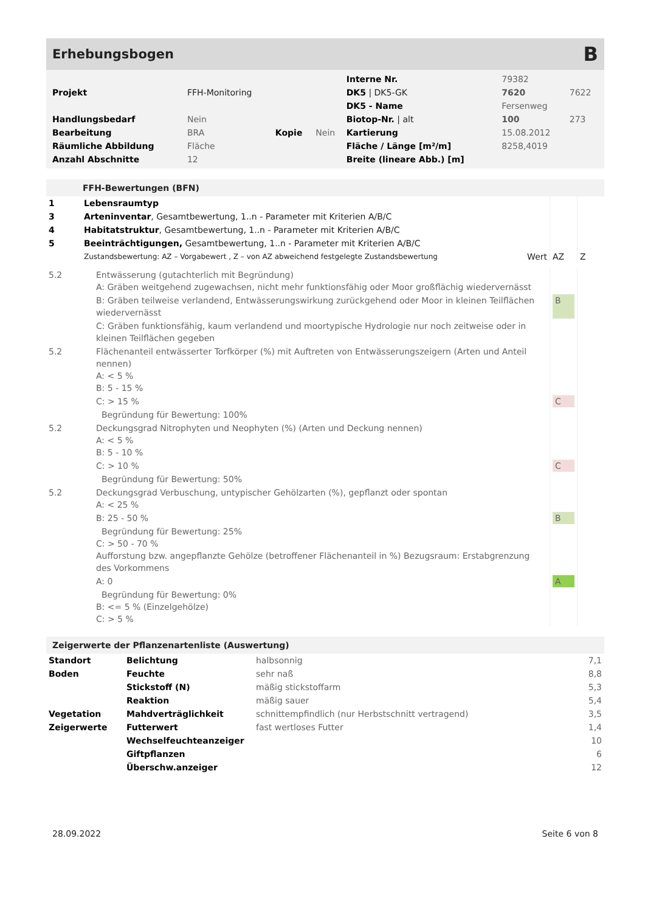Erhebungsbogen B
| | | | | Interne Nr. | 79382 | |
| Projekt | FFH-Monitoring | | | DK5 / DK5-GK | 7620 | 7622 |
| | | | | DK5 - Name | Fersenweg | |
| Handlungsbedarf | Nein | | | Biotop-Nr. / alt | 100 | 273 |
| Bearbeitung | BRA | Kopie | Nein | Kartierung | 15.08.2012 | |
| Räumliche Abbildung | Fläche | | | Fläche / Länge [m²/m] | 8258,4019 | |
| Anzahl Abschnitte | 12 | | | Breite (lineare Abb.) [m] | | |
FFH-Bewertungen (BFN)
| 1 | Lebensraumtyp | | | |
| 3 | Arteninventar , Gesamtbewertung, 1..n - Parameter mit Kriterien A/B/C | | | |
| 4 | Habitatstruktur , Gesamtbewertung, 1..n - Parameter mit Kriterien A/B/C | | | |
| 5 | Beeinträchtigungen, Gesamtbewertung, 1..n - Parameter mit Kriterien A/B/C | | | |
| | Zustandsbewertung: AZ – Vorgabewert , Z – von AZ abweichend festgelegte Zustandsbewertung | Wert | AZ | Z |
| 5.2 | Entwässerung (gutachterlich mit Begründung) A: Gräben weitgehend zugewachsen, nicht mehr funktionsfähig oder Moor großflächig wiedervernässt | | |
| | B: Gräben teilweise verlandend, Entwässerungswirkung zurückgehend oder Moor in kleinen Teilflächen wiedervernässt | B | |
| | C: Gräben funktionsfähig, kaum verlandend und moortypische Hydrologie nur noch zeitweise oder in kleinen Teilflächen gegeben | | |
| 5.2 | Flächenanteil entwässerter Torfkörper (%) mit Auftreten von Entwässerungszeigern (Arten und Anteil nennen) A: < 5 % B: 5 - 15 % | | |
| | C: > 15 % | C | |
| | Begründung für Bewertung: 100% | | |
| 5.2 | Deckungsgrad Nitrophyten und Neophyten (%) (Arten und Deckung nennen) A: < 5 % B: 5 - 10 % | | |
| | C: > 10 % | C | |
| | Begründung für Bewertung: 50% | | |
| 5.2 | Deckungsgrad Verbuschung, untypischer Gehölzarten (%), gepflanzt oder spontan A: < 25 % | | |
| | B: 25 - 50 % | B | |
| | Begründung für Bewertung: 25% C: > 50 - 70 % Aufforstung bzw. angepflanzte Gehölze (betroffener Flächenanteil in %) Bezugsraum: Erstabgrenzung des Vorkommens | | |
| | A: 0 | A | |
| | Begründung für Bewertung: 0% B: <= 5 % (Einzelgehölze) C: > 5 % | | |
Zeigerwerte der Pflanzenartenliste (Auswertung)
| Standort | Belichtung | halbsonnig | 7,1 |
| Boden | Feuchte | sehr naß | 8,8 |
| | Stickstoff (N) | mäßig stickstoffarm | 5,3 |
| | Reaktion | mäßig sauer | 5,4 |
| Vegetation | Mahdverträglichkeit | schnittempfindlich (nur Herbstschnitt vertragend) | 3,5 |
| Zeigerwerte | Futterwert | fast wertloses Futter | 1,4 |
| | Wechselfeuchteanzeiger | | 10 |
| | Giftpflanzen | | 6 |
| | Überschw.anzeiger | | 12 |
28.09.2022 Seite 6 von 8